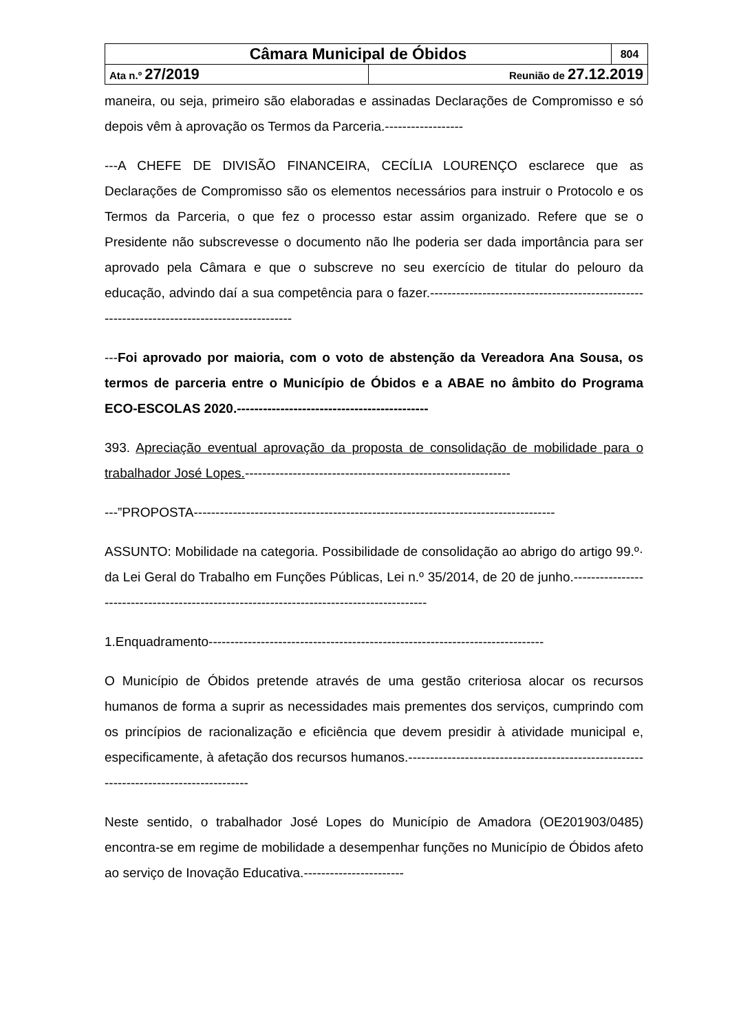| Câmara Municipal de Óbidos | | 804 |
| Ata n.º 27/2019 | Reunião de 27.12.2019 | |
maneira, ou seja, primeiro são elaboradas e assinadas Declarações de Compromisso e só depois vêm à aprovação os Termos da Parceria.------------------
---A CHEFE DE DIVISÃO FINANCEIRA, CECÍLIA LOURENÇO esclarece que as Declarações de Compromisso são os elementos necessários para instruir o Protocolo e os Termos da Parceria, o que fez o processo estar assim organizado. Refere que se o Presidente não subscrevesse o documento não lhe poderia ser dada importância para ser aprovado pela Câmara e que o subscreve no seu exercício de titular do pelouro da educação, advindo daí a sua competência para o fazer.--------------------------------------------------------------------------------------------
---Foi aprovado por maioria, com o voto de abstenção da Vereadora Ana Sousa, os termos de parceria entre o Município de Óbidos e a ABAE no âmbito do Programa ECO-ESCOLAS 2020.--------------------------------------------
393. Apreciação eventual aprovação da proposta de consolidação de mobilidade para o trabalhador José Lopes.-------------------------------------------------------------
---”PROPOSTA-----------------------------------------------------------------------------------
ASSUNTO: Mobilidade na categoria. Possibilidade de consolidação ao abrigo do artigo 99.º· da Lei Geral do Trabalho em Funções Públicas, Lei n.º 35/2014, de 20 de junho.------------------------------------------------------------------------------------------
1.Enquadramento-----------------------------------------------------------------------------
O Município de Óbidos pretende através de uma gestão criteriosa alocar os recursos humanos de forma a suprir as necessidades mais prementes dos serviços, cumprindo com os princípios de racionalização e eficiência que devem presidir à atividade municipal e, especificamente, à afetação dos recursos humanos.---------------------------------------------------------------------------------------
Neste sentido, o trabalhador José Lopes do Município de Amadora (OE201903/0485) encontra-se em regime de mobilidade a desempenhar funções no Município de Óbidos afeto ao serviço de Inovação Educativa.-----------------------